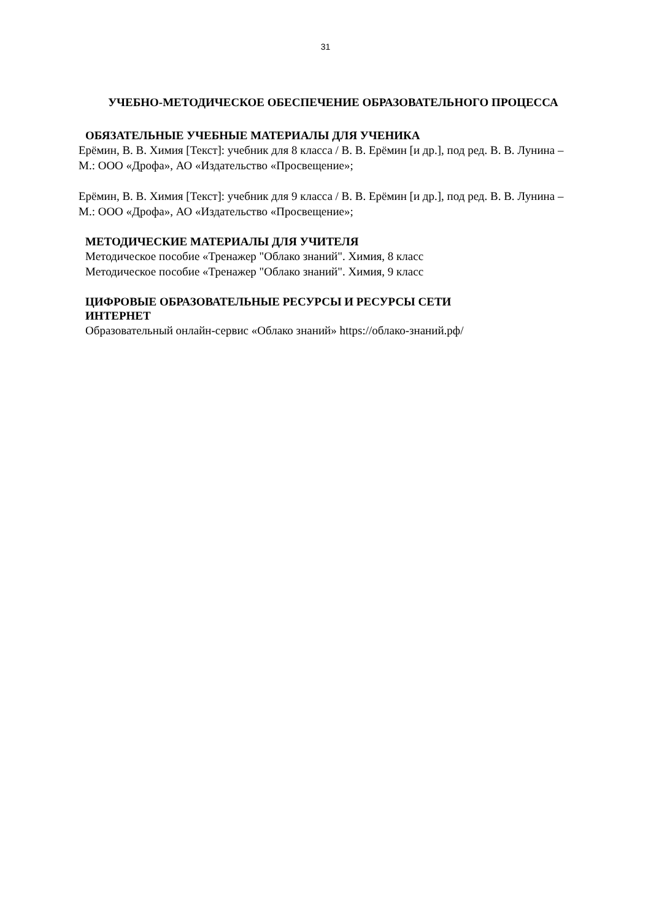31
УЧЕБНО-МЕТОДИЧЕСКОЕ ОБЕСПЕЧЕНИЕ ОБРАЗОВАТЕЛЬНОГО ПРОЦЕССА
ОБЯЗАТЕЛЬНЫЕ УЧЕБНЫЕ МАТЕРИАЛЫ ДЛЯ УЧЕНИКА
Ерёмин, В. В. Химия [Текст]: учебник для 8 класса / В. В. Ерёмин [и др.], под ред. В. В. Лунина – М.: ООО «Дрофа», АО «Издательство «Просвещение»;
Ерёмин, В. В. Химия [Текст]: учебник для 9 класса / В. В. Ерёмин [и др.], под ред. В. В. Лунина – М.: ООО «Дрофа», АО «Издательство «Просвещение»;
МЕТОДИЧЕСКИЕ МАТЕРИАЛЫ ДЛЯ УЧИТЕЛЯ
Методическое пособие «Тренажер "Облако знаний". Химия, 8 класс
Методическое пособие «Тренажер "Облако знаний". Химия, 9 класс
ЦИФРОВЫЕ ОБРАЗОВАТЕЛЬНЫЕ РЕСУРСЫ И РЕСУРСЫ СЕТИ
ИНТЕРНЕТ
Образовательный онлайн-сервис «Облако знаний» https://облако-знаний.рф/